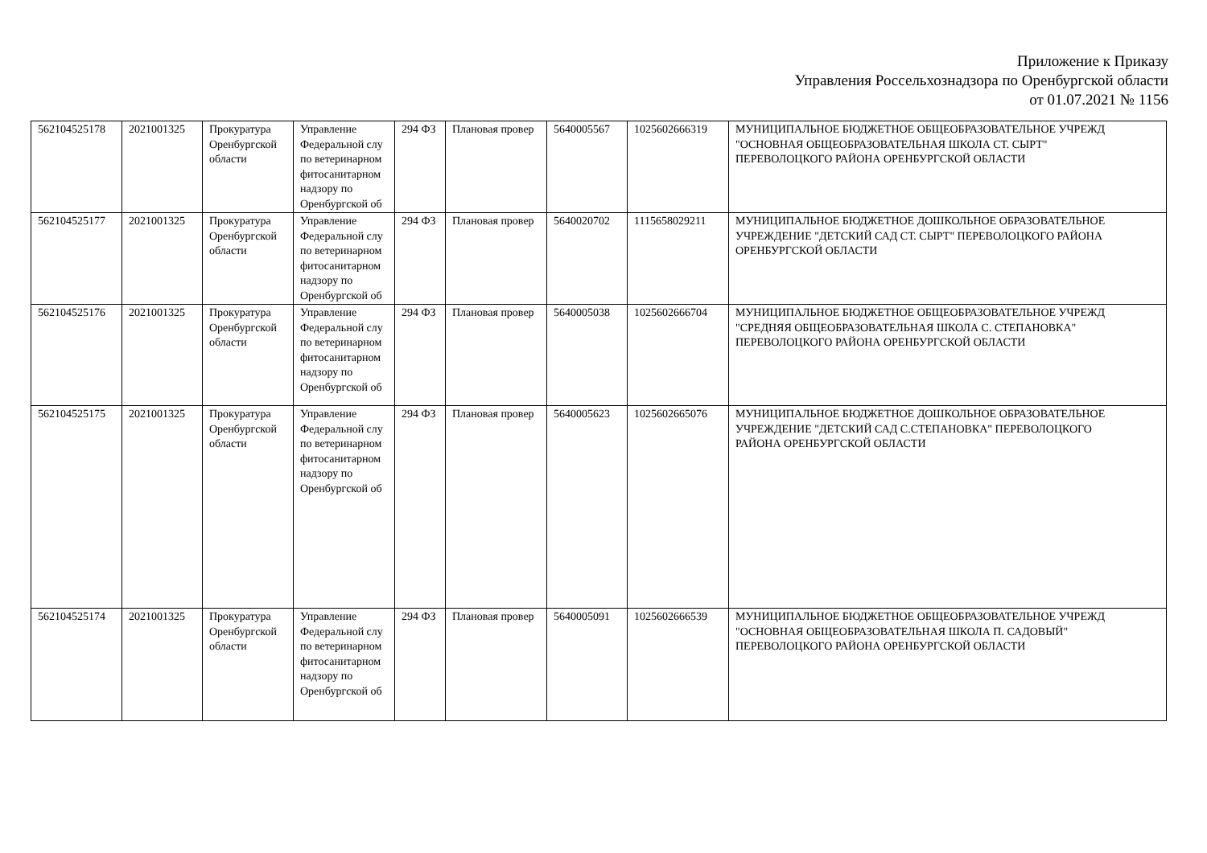Приложение к Приказу
Управления Россельхознадзора по Оренбургской области
от 01.07.2021 № 1156
| 562104525178 | 2021001325 | Прокуратура Оренбургской области | Управление Федеральной слу по ветеринарном фитосанитарном надзору по Оренбургской об | 294 ФЗ | Плановая провер | 5640005567 | 1025602666319 | МУНИЦИПАЛЬНОЕ БЮДЖЕТНОЕ ОБЩЕОБРАЗОВАТЕЛЬНОЕ УЧРЕЖД "ОСНОВНАЯ ОБЩЕОБРАЗОВАТЕЛЬНАЯ ШКОЛА СТ. СЫРТ" ПЕРЕВОЛОЦКОГО РАЙОНА ОРЕНБУРГСКОЙ ОБЛАСТИ |
| 562104525177 | 2021001325 | Прокуратура Оренбургской области | Управление Федеральной слу по ветеринарном фитосанитарном надзору по Оренбургской об | 294 ФЗ | Плановая провер | 5640020702 | 1115658029211 | МУНИЦИПАЛЬНОЕ БЮДЖЕТНОЕ ДОШКОЛЬНОЕ ОБРАЗОВАТЕЛЬНОЕ УЧРЕЖДЕНИЕ "ДЕТСКИЙ САД СТ. СЫРТ" ПЕРЕВОЛОЦКОГО РАЙОНА ОРЕНБУРГСКОЙ ОБЛАСТИ |
| 562104525176 | 2021001325 | Прокуратура Оренбургской области | Управление Федеральной слу по ветеринарном фитосанитарном надзору по Оренбургской об | 294 ФЗ | Плановая провер | 5640005038 | 1025602666704 | МУНИЦИПАЛЬНОЕ БЮДЖЕТНОЕ ОБЩЕОБРАЗОВАТЕЛЬНОЕ УЧРЕЖД "СРЕДНЯЯ ОБЩЕОБРАЗОВАТЕЛЬНАЯ ШКОЛА С. СТЕПАНОВКА" ПЕРЕВОЛОЦКОГО РАЙОНА ОРЕНБУРГСКОЙ ОБЛАСТИ |
| 562104525175 | 2021001325 | Прокуратура Оренбургской области | Управление Федеральной слу по ветеринарном фитосанитарном надзору по Оренбургской об | 294 ФЗ | Плановая провер | 5640005623 | 1025602665076 | МУНИЦИПАЛЬНОЕ БЮДЖЕТНОЕ ДОШКОЛЬНОЕ ОБРАЗОВАТЕЛЬНОЕ УЧРЕЖДЕНИЕ "ДЕТСКИЙ САД С.СТЕПАНОВКА" ПЕРЕВОЛОЦКОГО РАЙОНА ОРЕНБУРГСКОЙ ОБЛАСТИ |
| 562104525174 | 2021001325 | Прокуратура Оренбургской области | Управление Федеральной слу по ветеринарном фитосанитарном надзору по Оренбургской об | 294 ФЗ | Плановая провер | 5640005091 | 1025602666539 | МУНИЦИПАЛЬНОЕ БЮДЖЕТНОЕ ОБЩЕОБРАЗОВАТЕЛЬНОЕ УЧРЕЖД "ОСНОВНАЯ ОБЩЕОБРАЗОВАТЕЛЬНАЯ ШКОЛА П. САДОВЫЙ" ПЕРЕВОЛОЦКОГО РАЙОНА ОРЕНБУРГСКОЙ ОБЛАСТИ |